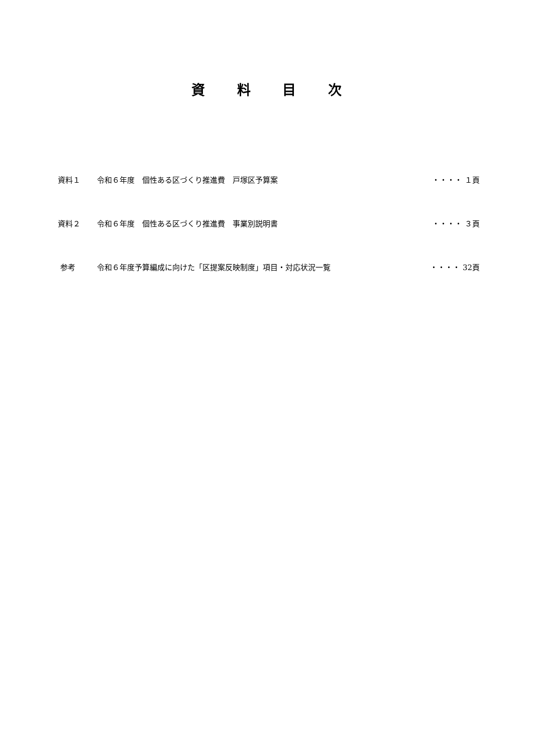資 料 目 次
資料１ 令和６年度　個性ある区づくり推進費　戸塚区予算案
・・・・ １頁
資料２ 令和６年度　個性ある区づくり推進費　事業別説明書
・・・・ ３頁
参考 令和６年度予算編成に向けた「区提案反映制度」項目・対応状況一覧
・・・・ 32頁